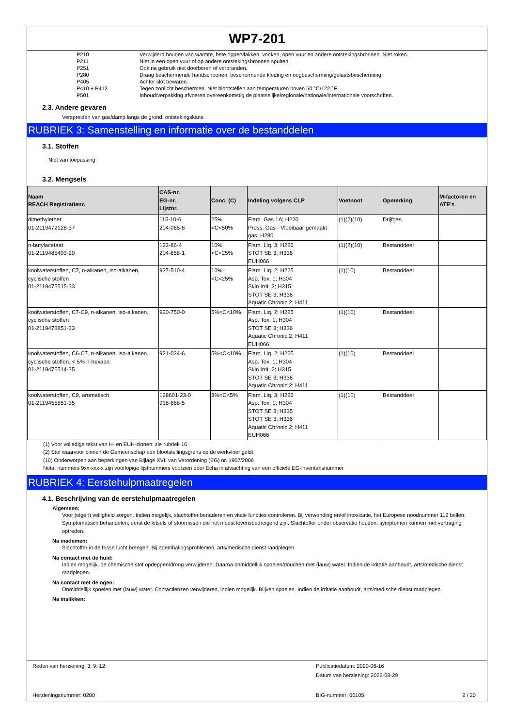WP7-201
P210 Verwijderd houden van warmte, hete oppervlakken, vonken, open vuur en andere ontstekingsbronnen. Niet roken.
P211 Niet in een open vuur of op andere ontstekingsbronnen spuiten.
P251 Ook na gebruik niet doorboren of verbranden.
P280 Draag beschermende handschoenen, beschermende kleding en oogbescherming/gelaatsbescherming.
P405 Achter slot bewaren.
P410 + P412 Tegen zonlicht beschermen. Niet blootstellen aan temperaturen boven 50 °C/122 °F.
P501 Inhoud/verpakking afvoeren overeenkomstig de plaatselijke/regionale/nationale/internationale voorschriften.
2.3. Andere gevaren
Verspreiden van gas/damp langs de grond: ontstekingskans
RUBRIEK 3: Samenstelling en informatie over de bestanddelen
3.1. Stoffen
Niet van toepassing
3.2. Mengsels
| Naam REACH Registratienr. | CAS-nr. EG-nr. Lijstnr. | Conc. (C) | Indeling volgens CLP | Voetnoot | Opmerking | M-factoren en ATE's |
| --- | --- | --- | --- | --- | --- | --- |
| dimethylether 01-2119472128-37 | 115-10-6 204-065-8 | 25% <C<50% | Flam. Gas 1A; H220 Press. Gas - Vloeibaar gemaakt gas; H280 | (1)(2)(10) | Drijfgas | |
| n-butylacetaat 01-2119485493-29 | 123-86-4 204-658-1 | 10% <C<25% | Flam. Liq. 3; H226 STOT SE 3; H336 EUH066 | (1)(2)(10) | Bestanddeel | |
| koolwaterstoffen, C7, n-alkanen, iso-alkanen, cyclische stoffen 01-2119475515-33 | 927-510-4 | 10% <C<25% | Flam. Liq. 2; H225 Asp. Tox. 1; H304 Skin Irrit. 2; H315 STOT SE 3; H336 Aquatic Chronic 2; H411 | (1)(10) | Bestanddeel | |
| koolwaterstoffen, C7-C9, n-alkanen, iso-alkanen, cyclische stoffen 01-2119473851-33 | 920-750-0 | 5%<C<10% | Flam. Liq. 2; H225 Asp. Tox. 1; H304 STOT SE 3; H336 Aquatic Chronic 2; H411 EUH066 | (1)(10) | Bestanddeel | |
| koolwaterstoffen, C6-C7, n-alkanen, iso-alkanen, cyclische stoffen, < 5% n-hexaan 01-2119475514-35 | 921-024-6 | 5%<C<10% | Flam. Liq. 2; H225 Asp. Tox. 1; H304 Skin Irrit. 2; H315 STOT SE 3; H336 Aquatic Chronic 2; H411 | (1)(10) | Bestanddeel | |
| koolwaterstoffen, C9, aromatisch 01-2119455851-35 | 128601-23-0 918-668-5 | 3%<C<5% | Flam. Liq. 3; H226 Asp. Tox. 1; H304 STOT SE 3; H335 STOT SE 3; H336 Aquatic Chronic 2; H411 EUH066 | (1)(10) | Bestanddeel | |
(1) Voor volledige tekst van H- en EUH-zinnen: zie rubriek 16
(2) Stof waarvoor binnen de Gemeenschap een blootstellingsgrens op de werkvloer geldt
(10) Onderworpen aan beperkingen van Bijlage XVII van Verordening (EG) nr. 1907/2006
Nota: nummers 9xx-xxx-x zijn voorlopige lijstnummers voorzien door Echa in afwachting van een officiële EG-inventarisnummer
RUBRIEK 4: Eerstehulpmaatregelen
4.1. Beschrijving van de eerstehulpmaatregelen
Algemeen:
Voor (eigen) veiligheid zorgen. Indien mogelijk, slachtoffer benaderen en vitale functies controleren. Bij verwonding en/of intoxicatie, het Europese noodnummer 112 bellen. Symptomatisch behandelen; eerst de letsels of stoornissen die het meest levensbedreigend zijn. Slachtoffer onder observatie houden; symptomen kunnen met vertraging optreden.
Na inademen:
Slachtoffer in de frisse lucht brengen. Bij ademhalingsproblemen, arts/medische dienst raadplegen.
Na contact met de huid:
Indien mogelijk, de chemische stof opdeppen/droog verwijderen. Daarna onmiddellijk spoelen/douchen met (lauw) water. Indien de irritatie aanhoudt, arts/medische dienst raadplegen.
Na contact met de ogen:
Onmiddellijk spoelen met (lauw) water. Contactlenzen verwijderen, indien mogelijk. Blijven spoelen. Indien de irritatie aanhoudt, arts/medische dienst raadplegen.
Na inslikken:
Reden van herziening: 3; 9; 12
Publicatiedatum: 2020-06-16
Datum van herziening: 2022-08-29
Herzieningsnummer: 0200 BIG-nummer: 66105 2 / 20